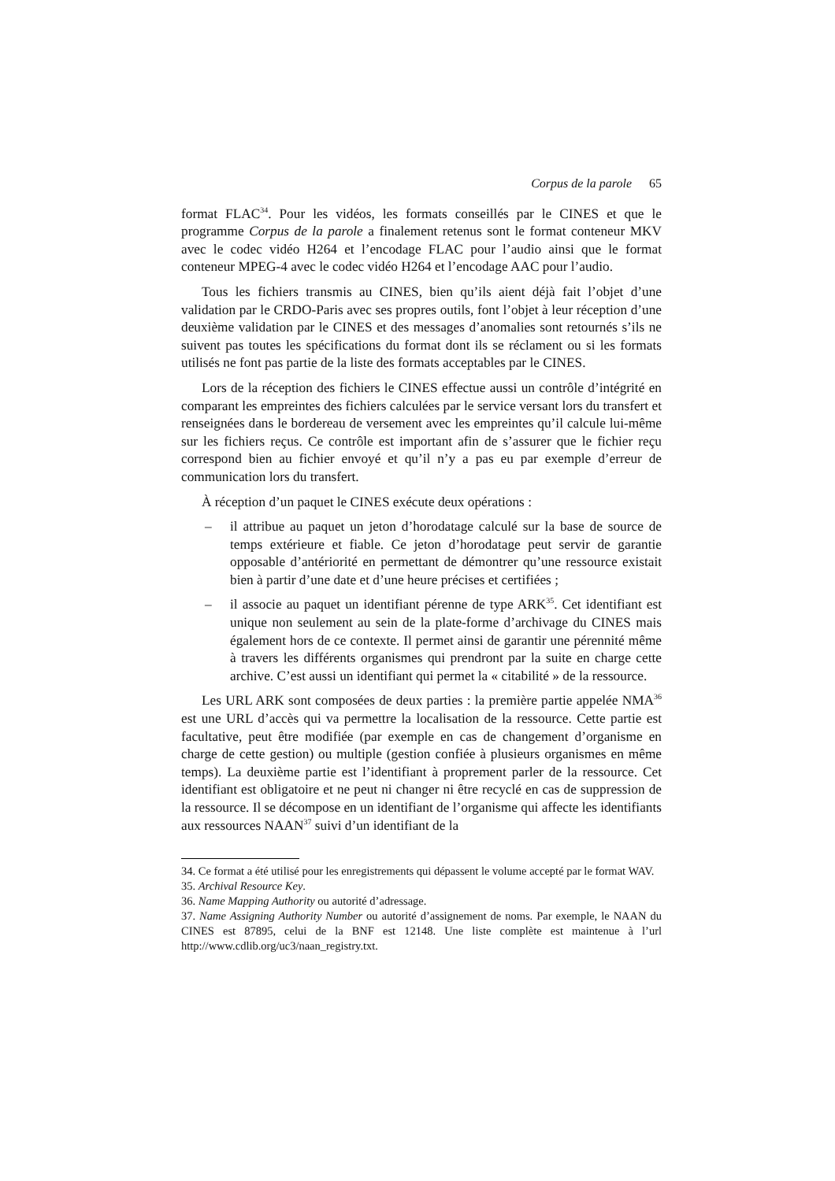Corpus de la parole 65
format FLAC<sup>34</sup>. Pour les vidéos, les formats conseillés par le CINES et que le programme Corpus de la parole a finalement retenus sont le format conteneur MKV avec le codec vidéo H264 et l’encodage FLAC pour l’audio ainsi que le format conteneur MPEG-4 avec le codec vidéo H264 et l’encodage AAC pour l’audio.
Tous les fichiers transmis au CINES, bien qu’ils aient déjà fait l’objet d’une validation par le CRDO-Paris avec ses propres outils, font l’objet à leur réception d’une deuxième validation par le CINES et des messages d’anomalies sont retournés s’ils ne suivent pas toutes les spécifications du format dont ils se réclament ou si les formats utilisés ne font pas partie de la liste des formats acceptables par le CINES.
Lors de la réception des fichiers le CINES effectue aussi un contrôle d’intégrité en comparant les empreintes des fichiers calculées par le service versant lors du transfert et renseignées dans le bordereau de versement avec les empreintes qu’il calcule lui-même sur les fichiers reçus. Ce contrôle est important afin de s’assurer que le fichier reçu correspond bien au fichier envoyé et qu’il n’y a pas eu par exemple d’erreur de communication lors du transfert.
À réception d’un paquet le CINES exécute deux opérations :
– il attribue au paquet un jeton d’horodatage calculé sur la base de source de temps extérieure et fiable. Ce jeton d’horodatage peut servir de garantie opposable d’antériorité en permettant de démontrer qu’une ressource existait bien à partir d’une date et d’une heure précises et certifiées ;
– il associe au paquet un identifiant pérenne de type ARK<sup>35</sup>. Cet identifiant est unique non seulement au sein de la plate-forme d’archivage du CINES mais également hors de ce contexte. Il permet ainsi de garantir une pérennité même à travers les différents organismes qui prendront par la suite en charge cette archive. C’est aussi un identifiant qui permet la « citabilité » de la ressource.
Les URL ARK sont composées de deux parties : la première partie appelée NMA<sup>36</sup> est une URL d’accès qui va permettre la localisation de la ressource. Cette partie est facultative, peut être modifiée (par exemple en cas de changement d’organisme en charge de cette gestion) ou multiple (gestion confiée à plusieurs organismes en même temps). La deuxième partie est l’identifiant à proprement parler de la ressource. Cet identifiant est obligatoire et ne peut ni changer ni être recyclé en cas de suppression de la ressource. Il se décompose en un identifiant de l’organisme qui affecte les identifiants aux ressources NAAN<sup>37</sup> suivi d’un identifiant de la
34. Ce format a été utilisé pour les enregistrements qui dépassent le volume accepté par le format WAV.
35. Archival Resource Key.
36. Name Mapping Authority ou autorité d’adressage.
37. Name Assigning Authority Number ou autorité d’assignement de noms. Par exemple, le NAAN du CINES est 87895, celui de la BNF est 12148. Une liste complète est maintenue à l’url http://www.cdlib.org/uc3/naan_registry.txt.